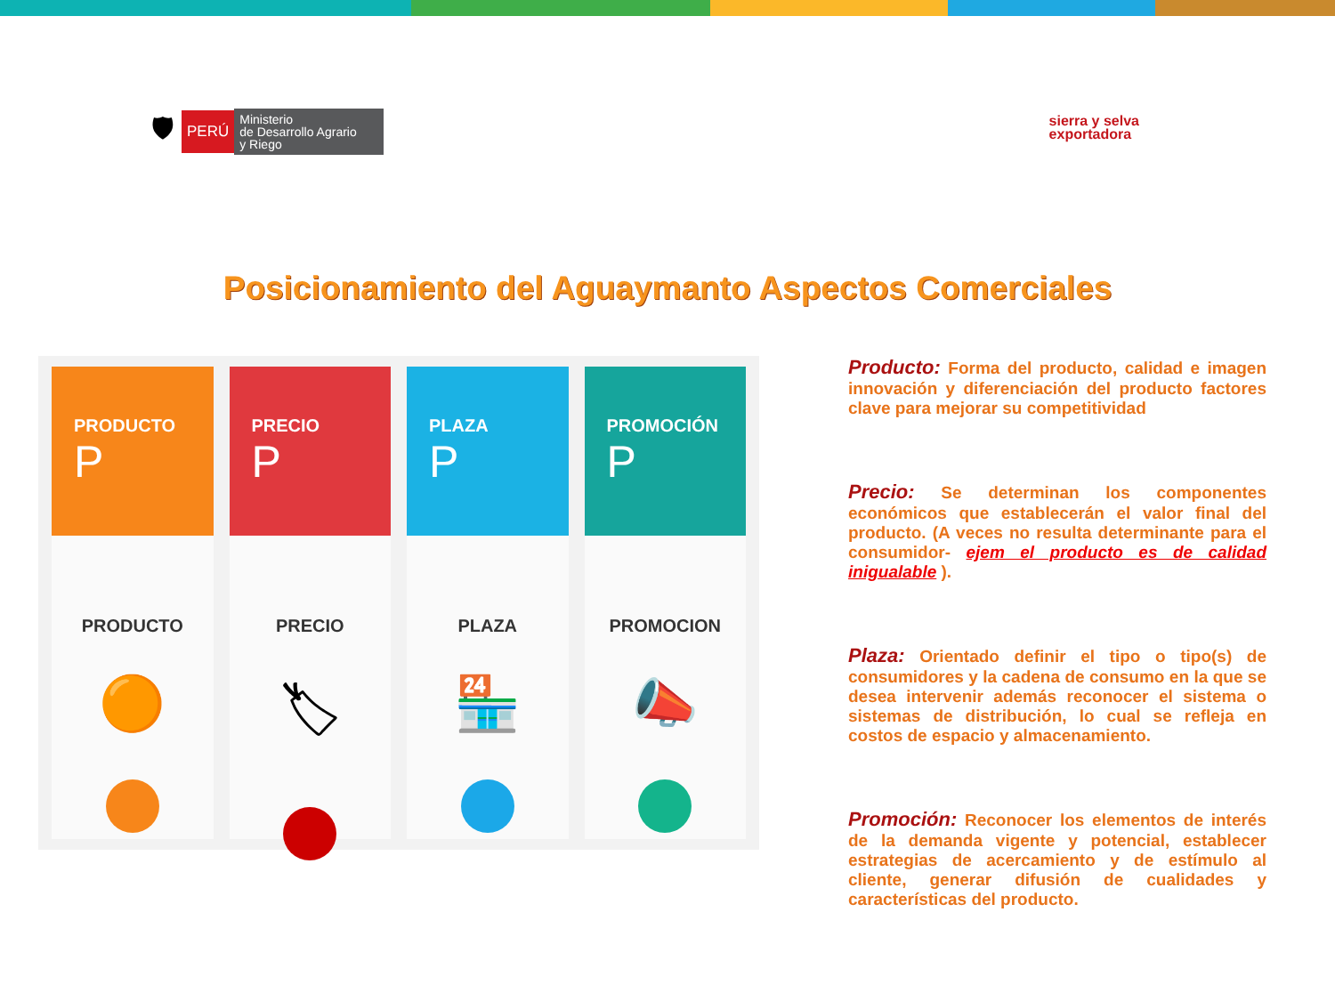🛡
PERÚ
Ministerio
de Desarrollo Agrario
y Riego
sierra y selva
exportadora
Posicionamiento del Aguaymanto Aspectos Comerciales
PRODUCTO
P
PRODUCTO
🟠
PRECIO
P
PRECIO
🏷
PLAZA
P
PLAZA
🏪
PROMOCIÓN
P
PROMOCION
📣
Producto: Forma del producto, calidad e imagen innovación y diferenciación del producto factores clave para mejorar su competitividad
Precio: Se determinan los componentes económicos que establecerán el valor final del producto. (A veces no resulta determinante para el consumidor- ejem el producto es de calidad inigualable ).
Plaza: Orientado definir el tipo o tipo(s) de consumidores y la cadena de consumo en la que se desea intervenir además reconocer el sistema o sistemas de distribución, lo cual se refleja en costos de espacio y almacenamiento.
Promoción: Reconocer los elementos de interés de la demanda vigente y potencial, establecer estrategias de acercamiento y de estímulo al cliente, generar difusión de cualidades y características del producto.